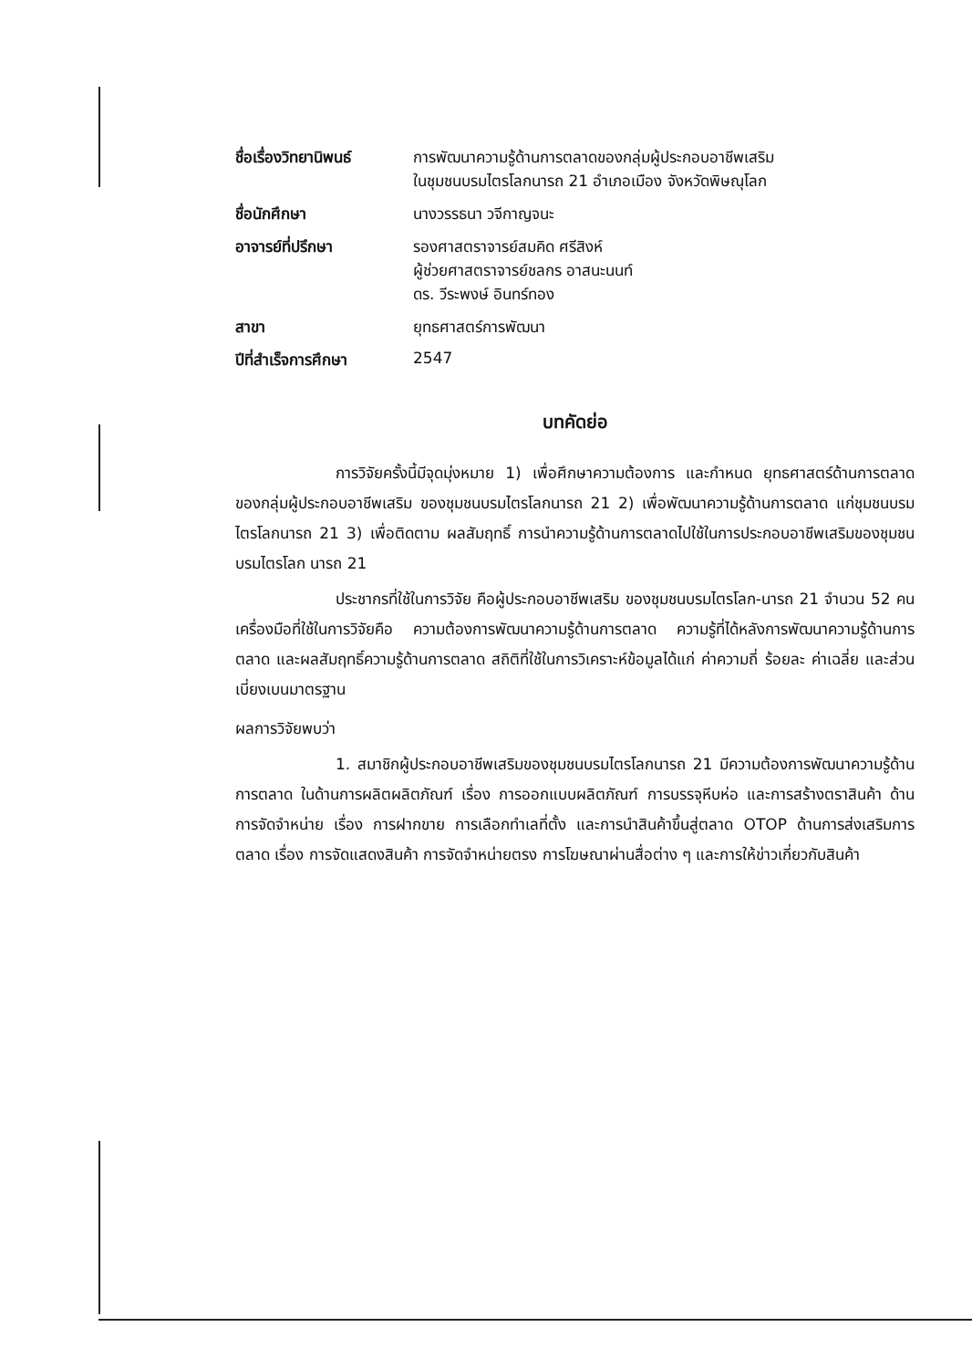ชื่อเรื่องวิทยานิพนธ์
การพัฒนาความรู้ด้านการตลาดของกลุ่มผู้ประกอบอาชีพเสริม
ในชุมชนบรมไตรโลกนารถ 21 อำเภอเมือง จังหวัดพิษณุโลก
ชื่อนักศึกษา
นางวรรธนา วจีกาญจนะ
อาจารย์ที่ปรึกษา
รองศาสตราจารย์สมคิด ศรีสิงห์
ผู้ช่วยศาสตราจารย์ชลกร อาสนะนนท์
ดร. วีระพงษ์ อินทร์ทอง
สาขา
ยุทธศาสตร์การพัฒนา
ปีที่สำเร็จการศึกษา
2547
บทคัดย่อ
การวิจัยครั้งนี้มีจุดมุ่งหมาย 1) เพื่อศึกษาความต้องการ และกำหนด ยุทธศาสตร์ด้านการตลาดของกลุ่มผู้ประกอบอาชีพเสริม ของชุมชนบรมไตรโลกนารถ 21 2) เพื่อพัฒนาความรู้ด้านการตลาด แก่ชุมชนบรมไตรโลกนารถ 21 3) เพื่อติดตาม ผลสัมฤทธิ์ การนำความรู้ด้านการตลาดไปใช้ในการประกอบอาชีพเสริมของชุมชนบรมไตรโลก นารถ 21
ประชากรที่ใช้ในการวิจัย คือผู้ประกอบอาชีพเสริม ของชุมชนบรมไตรโลก-นารถ 21 จำนวน 52 คน เครื่องมือที่ใช้ในการวิจัยคือ ความต้องการพัฒนาความรู้ด้านการตลาด ความรู้ที่ได้หลังการพัฒนาความรู้ด้านการตลาด และผลสัมฤทธิ์ความรู้ด้านการตลาด สถิติที่ใช้ในการวิเคราะห์ข้อมูลได้แก่ ค่าความถี่ ร้อยละ ค่าเฉลี่ย และส่วนเบี่ยงเบนมาตรฐาน
ผลการวิจัยพบว่า
1. สมาชิกผู้ประกอบอาชีพเสริมของชุมชนบรมไตรโลกนารถ 21 มีความต้องการพัฒนาความรู้ด้านการตลาด ในด้านการผลิตผลิตภัณฑ์ เรื่อง การออกแบบผลิตภัณฑ์ การบรรจุหีบห่อ และการสร้างตราสินค้า ด้านการจัดจำหน่าย เรื่อง การฝากขาย การเลือกทำเลที่ตั้ง และการนำสินค้าขึ้นสู่ตลาด OTOP ด้านการส่งเสริมการตลาด เรื่อง การจัดแสดงสินค้า การจัดจำหน่ายตรง การโฆษณาผ่านสื่อต่าง ๆ และการให้ข่าวเกี่ยวกับสินค้า